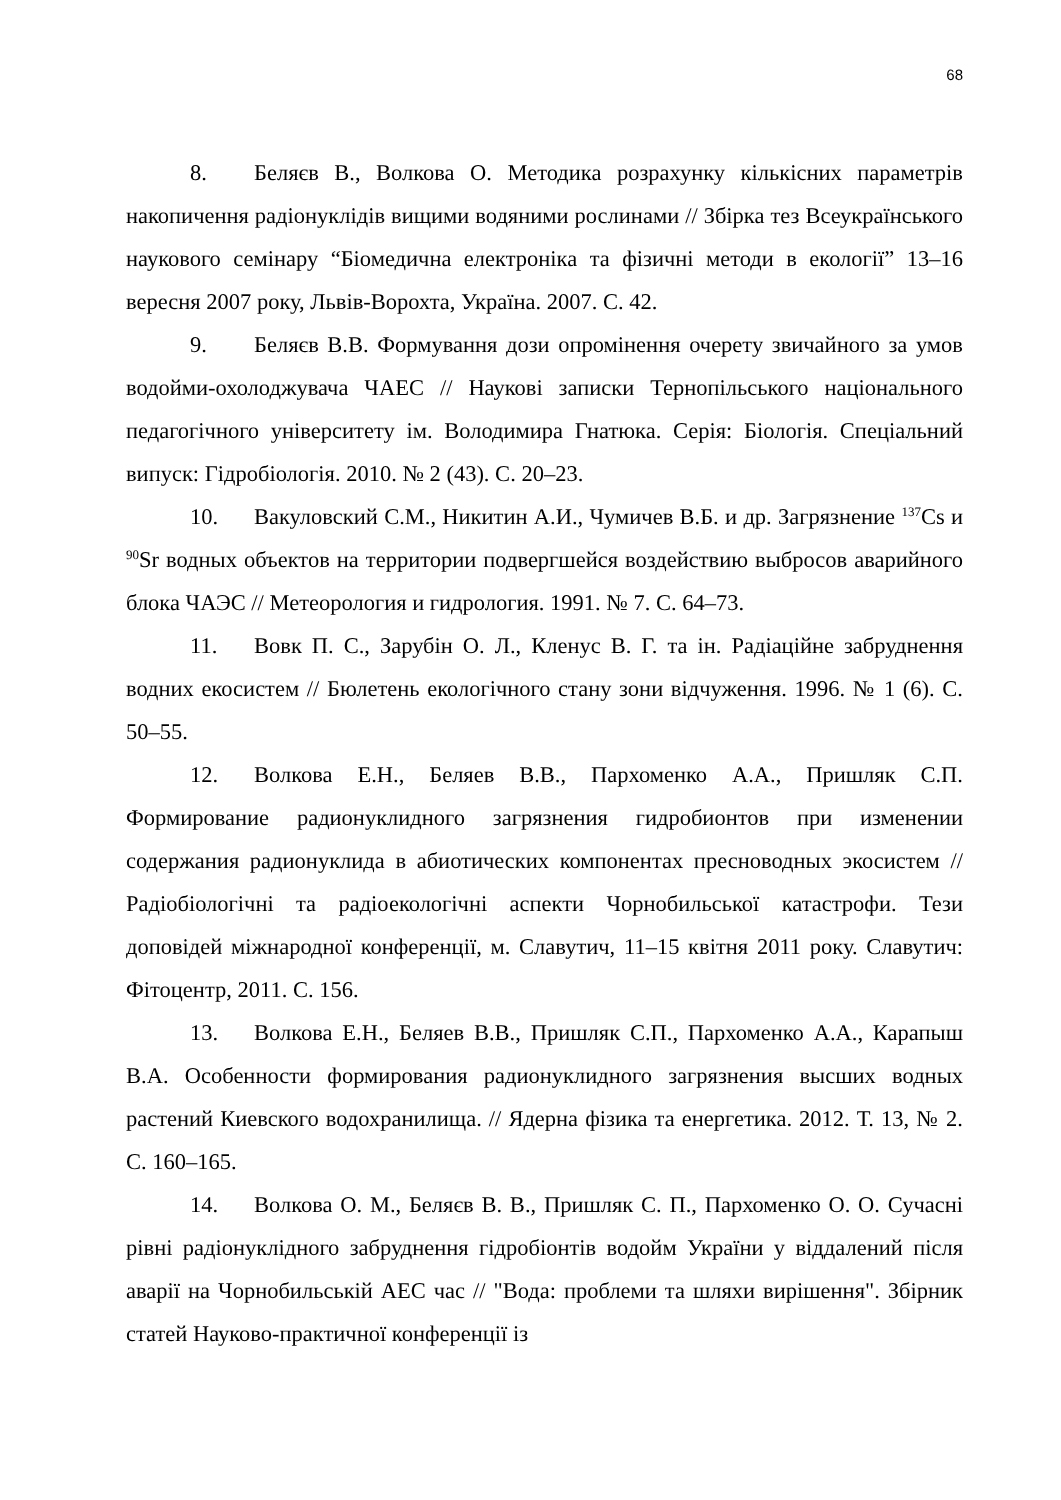68
8. Беляєв В., Волкова О. Методика розрахунку кількісних параметрів накопичення радіонуклідів вищими водяними рослинами // Збірка тез Всеукраїнського наукового семінару “Біомедична електроніка та фізичні методи в екології” 13–16 вересня 2007 року, Львів-Ворохта, Україна. 2007. С. 42.
9. Беляєв В.В. Формування дози опромінення очерету звичайного за умов водойми-охолоджувача ЧАЕС // Наукові записки Тернопільського національного педагогічного університету ім. Володимира Гнатюка. Серія: Біологія. Спеціальний випуск: Гідробіологія. 2010. № 2 (43). С. 20–23.
10. Вакуловский С.М., Никитин А.И., Чумичев В.Б. и др. Загрязнение <sup>137</sup>Cs и <sup>90</sup>Sr водных объектов на территории подвергшейся воздействию выбросов аварийного блока ЧАЭС // Метеорология и гидрология. 1991. № 7. С. 64–73.
11. Вовк П. С., Зарубін О. Л., Кленус В. Г. та ін. Радіаційне забруднення водних екосистем // Бюлетень екологічного стану зони відчуження. 1996. № 1 (6). С. 50–55.
12. Волкова Е.Н., Беляев В.В., Пархоменко А.А., Пришляк С.П. Формирование радионуклидного загрязнения гидробионтов при изменении содержания радионуклида в абиотических компонентах пресноводных экосистем // Радіобіологічні та радіоекологічні аспекти Чорнобильської катастрофи. Тези доповідей міжнародної конференції, м. Славутич, 11–15 квітня 2011 року. Славутич: Фітоцентр, 2011. С. 156.
13. Волкова Е.Н., Беляев В.В., Пришляк С.П., Пархоменко А.А., Карапыш В.А. Особенности формирования радионуклидного загрязнения высших водных растений Киевского водохранилища. // Ядерна фізика та енергетика. 2012. Т. 13, № 2. С. 160–165.
14. Волкова О. М., Беляєв В. В., Пришляк С. П., Пархоменко О. О. Сучасні рівні радіонуклідного забруднення гідробіонтів водойм України у віддалений після аварії на Чорнобильській АЕС час // "Вода: проблеми та шляхи вирішення". Збірник статей Науково-практичної конференції із